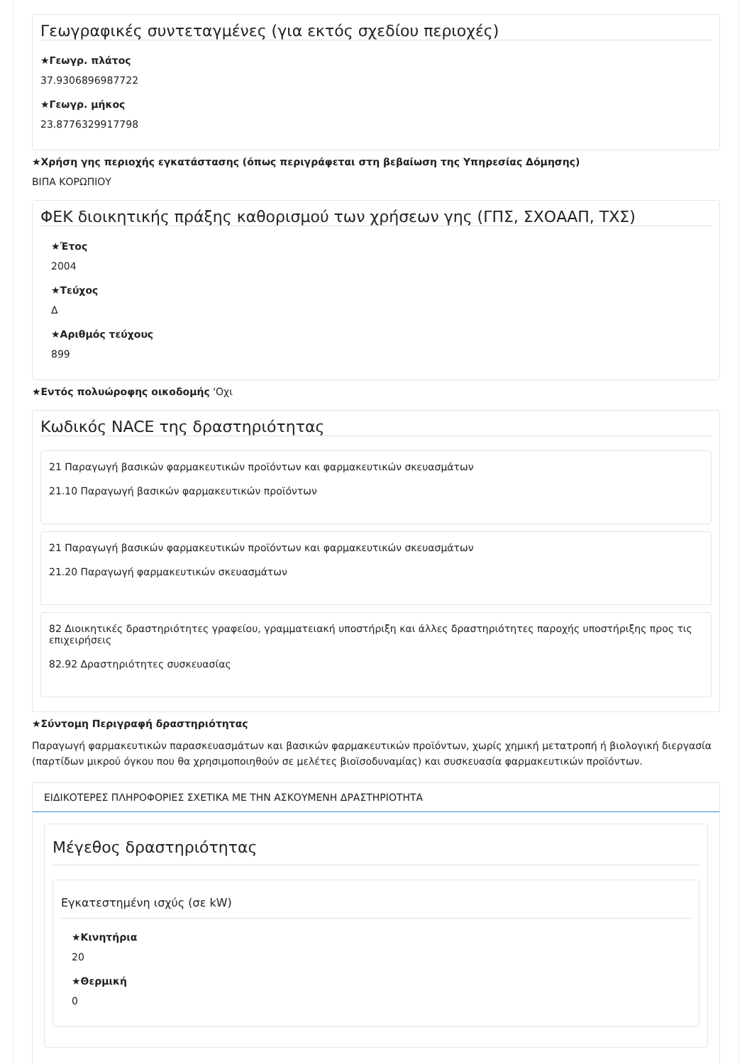Γεωγραφικές συντεταγμένες (για εκτός σχεδίου περιοχές)
★Γεωγρ. πλάτος
37.9306896987722
★Γεωγρ. μήκος
23.8776329917798
★Χρήση γης περιοχής εγκατάστασης (όπως περιγράφεται στη βεβαίωση της Υπηρεσίας Δόμησης)
ΒΙΠΑ ΚΟΡΩΠΙΟΥ
ΦΕΚ διοικητικής πράξης καθορισμού των χρήσεων γης (ΓΠΣ, ΣΧΟΑΑΠ, ΤΧΣ)
★Έτος
2004
★Τεύχος
Δ
★Αριθμός τεύχους
899
★Εντός πολυώροφης οικοδομής 'Οχι
Κωδικός NACE της δραστηριότητας
21 Παραγωγή βασικών φαρμακευτικών προϊόντων και φαρμακευτικών σκευασμάτων
21.10 Παραγωγή βασικών φαρμακευτικών προϊόντων
21 Παραγωγή βασικών φαρμακευτικών προϊόντων και φαρμακευτικών σκευασμάτων
21.20 Παραγωγή φαρμακευτικών σκευασμάτων
82 Διοικητικές δραστηριότητες γραφείου, γραμματειακή υποστήριξη και άλλες δραστηριότητες παροχής υποστήριξης προς τις επιχειρήσεις
82.92 Δραστηριότητες συσκευασίας
★Σύντομη Περιγραφή δραστηριότητας
Παραγωγή φαρμακευτικών παρασκευασμάτων και βασικών φαρμακευτικών προϊόντων, χωρίς χημική μετατροπή ή βιολογική διεργασία (παρτίδων μικρού όγκου που θα χρησιμοποιηθούν σε μελέτες βιοϊσοδυναμίας) και συσκευασία φαρμακευτικών προϊόντων.
ΕΙΔΙΚΟΤΕΡΕΣ ΠΛΗΡΟΦΟΡΙΕΣ ΣΧΕΤΙΚΑ ΜΕ ΤΗΝ ΑΣΚΟΥΜΕΝΗ ΔΡΑΣΤΗΡΙΟΤΗΤΑ
Μέγεθος δραστηριότητας
Εγκατεστημένη ισχύς (σε kW)
★Κινητήρια
20
★Θερμική
0